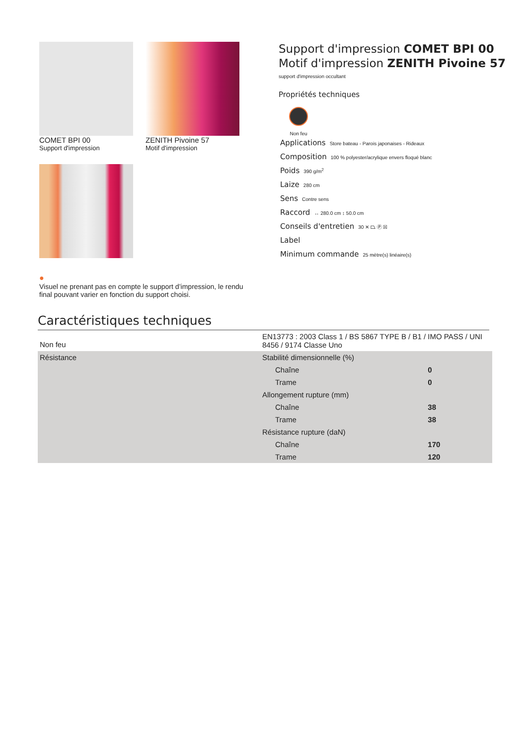COMET BPI 00
Support d'impression
ZENITH Pivoine 57
Motif d'impression
Support d'impression COMET BPI 00
Motif d'impression ZENITH Pivoine 57
support d'impression occultant
Propriétés techniques
Non feu
Applications Store bateau - Parois japonaises - Rideaux
Composition 100 % polyester/acrylique envers floqué blanc
Poids 390 g/m<sup>2</sup>
Laize 280 cm
Sens Contre sens
Raccord ↔ 280.0 cm ↕ 50.0 cm
Conseils d'entretien 30 ✕ ⏢ Ⓟ ☒
Label
Minimum commande 25 mètre(s) linéaire(s)
●
Visuel ne prenant pas en compte le support d’impression, le rendu final pouvant varier en fonction du support choisi.
Caractéristiques techniques
| Non feu | EN13773 : 2003 Class 1 / BS 5867 TYPE B / B1 / IMO PASS / UNI 8456 / 9174 Classe Uno | |
| Résistance | Stabilité dimensionnelle (%) | |
| | Chaîne | 0 |
| | Trame | 0 |
| | Allongement rupture (mm) | |
| | Chaîne | 38 |
| | Trame | 38 |
| | Résistance rupture (daN) | |
| | Chaîne | 170 |
| | Trame | 120 |